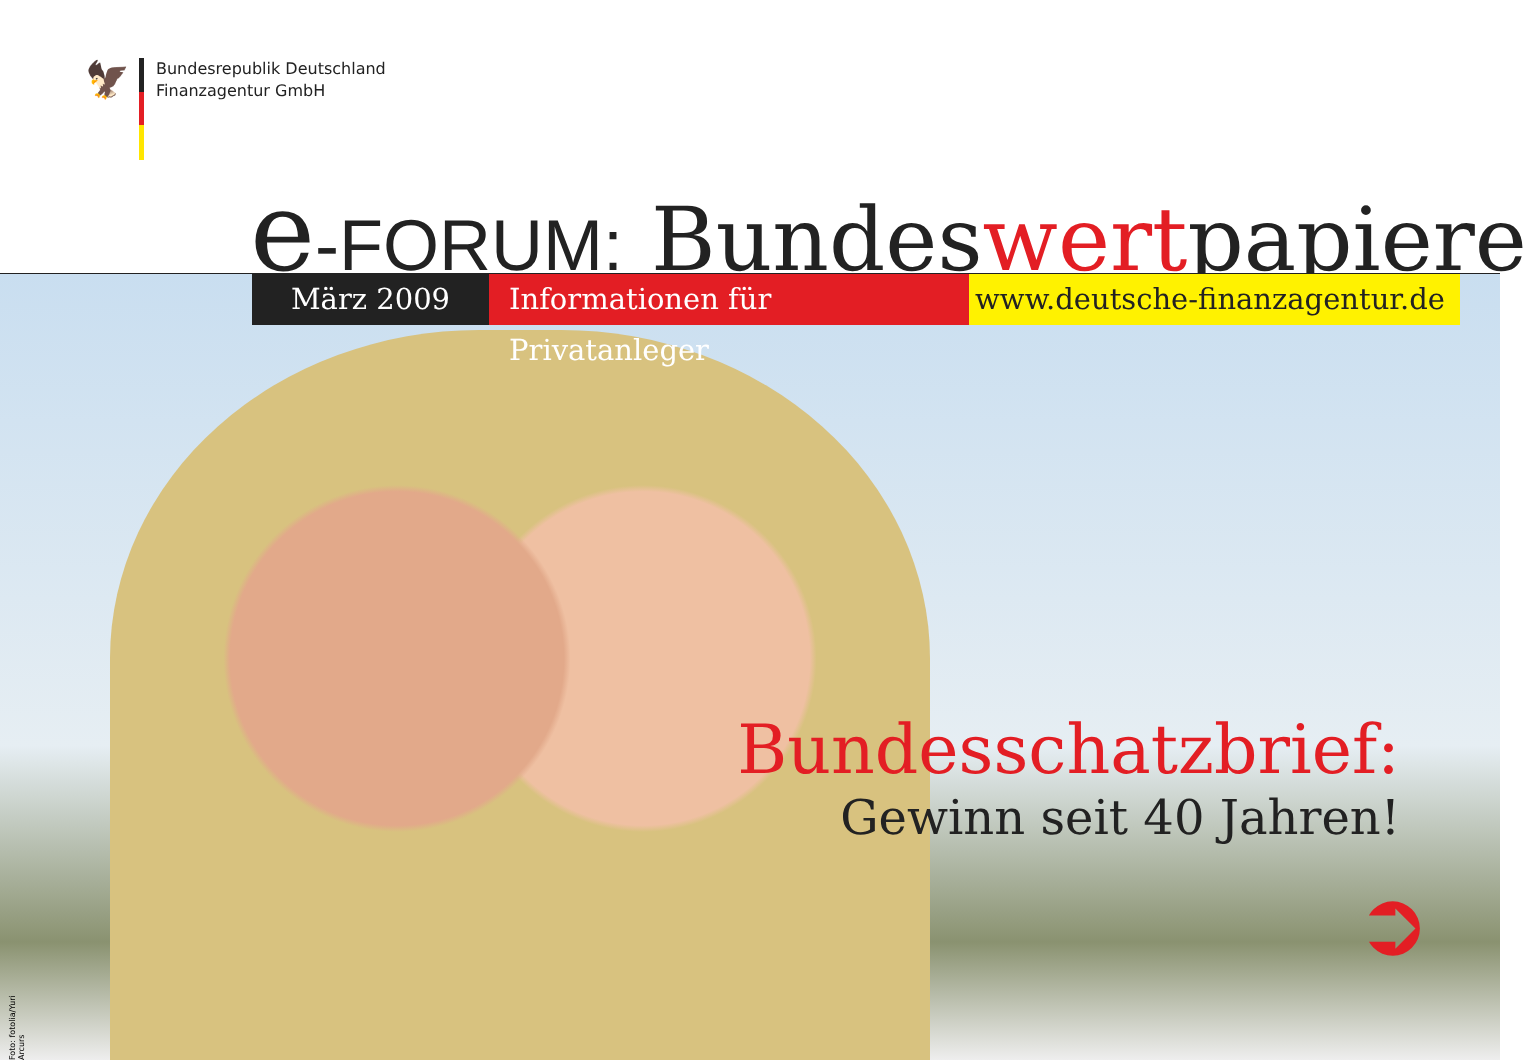🦅
Bundesrepublik Deutschland
Finanzagentur GmbH
e-FORUM: Bundeswertpapiere
März 2009 Informationen für Privatanleger
www.deutsche-finanzagentur.de
Bundesschatzbrief:
Gewinn seit 40 Jahren!
➲
Foto: fotolia/Yuri Arcurs